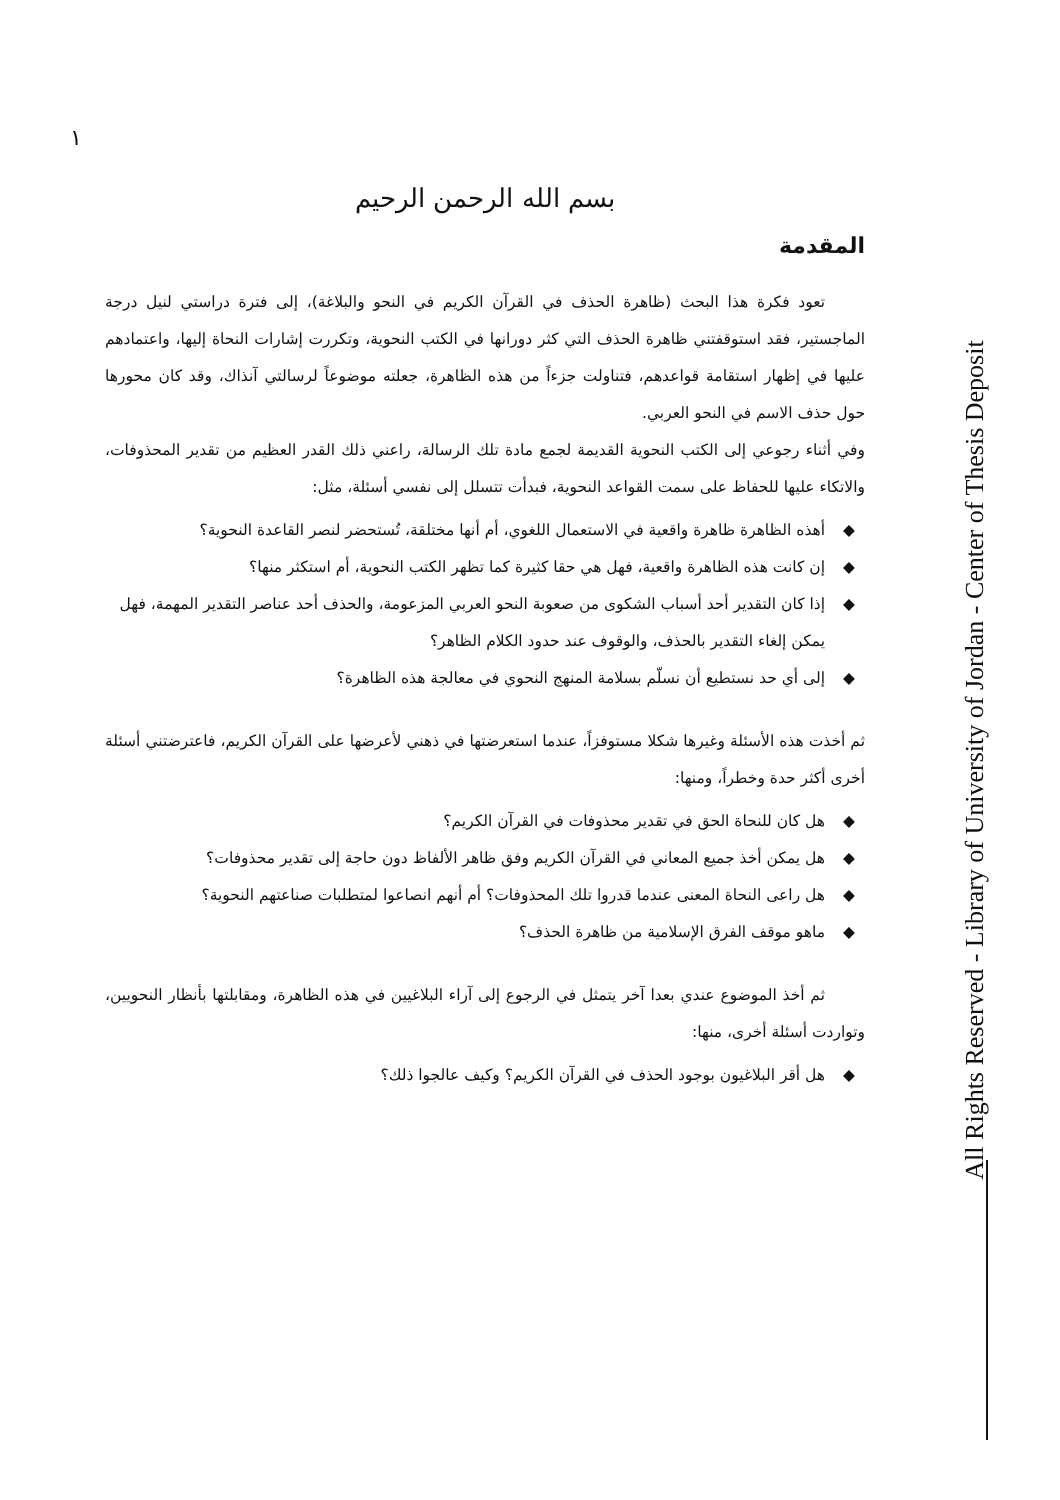١
بسم الله الرحمن الرحيم
المقدمة
تعود فكرة هذا البحث (ظاهرة الحذف في القرآن الكريم في النحو والبلاغة)، إلى فترة دراستي لنيل درجة الماجستير، فقد استوقفتني ظاهرة الحذف التي كثر دورانها في الكتب النحوية، وتكررت إشارات النحاة إليها، واعتمادهم عليها في إظهار استقامة قواعدهم، فتناولت جزءاً من هذه الظاهرة، جعلته موضوعاً لرسالتي آنذاك، وقد كان محورها حول حذف الاسم في النحو العربي.
وفي أثناء رجوعي إلى الكتب النحوية القديمة لجمع مادة تلك الرسالة، راعني ذلك القدر العظيم من تقدير المحذوفات، والاتكاء عليها للحفاظ على سمت القواعد النحوية، فبدأت تتسلل إلى نفسي أسئلة، مثل:
◆ أهذه الظاهرة ظاهرة واقعية في الاستعمال اللغوي، أم أنها مختلقة، تُستحضر لنصر القاعدة النحوية؟
◆ إن كانت هذه الظاهرة واقعية، فهل هي حقا كثيرة كما تظهر الكتب النحوية، أم استكثر منها؟
◆ إذا كان التقدير أحد أسباب الشكوى من صعوبة النحو العربي المزعومة، والحذف أحد عناصر التقدير المهمة، فهل يمكن إلغاء التقدير بالحذف، والوقوف عند حدود الكلام الظاهر؟
◆ إلى أي حد نستطيع أن نسلّم بسلامة المنهج النحوي في معالجة هذه الظاهرة؟
ثم أخذت هذه الأسئلة وغيرها شكلا مستوفزاً، عندما استعرضتها في ذهني لأعرضها على القرآن الكريم، فاعترضتني أسئلة أخرى أكثر حدة وخطراً، ومنها:
◆ هل كان للنحاة الحق في تقدير محذوفات في القرآن الكريم؟
◆ هل يمكن أخذ جميع المعاني في القرآن الكريم وفق ظاهر الألفاظ دون حاجة إلى تقدير محذوفات؟
◆ هل راعى النحاة المعنى عندما قدروا تلك المحذوفات؟ أم أنهم انصاعوا لمتطلبات صناعتهم النحوية؟
◆ ماهو موقف الفرق الإسلامية من ظاهرة الحذف؟
ثم أخذ الموضوع عندي بعدا آخر يتمثل في الرجوع إلى آراء البلاغيين في هذه الظاهرة، ومقابلتها بأنظار النحويين، وتواردت أسئلة أخرى، منها:
◆ هل أقر البلاغيون بوجود الحذف في القرآن الكريم؟ وكيف عالجوا ذلك؟
All Rights Reserved - Library of University of Jordan - Center of Thesis Deposit